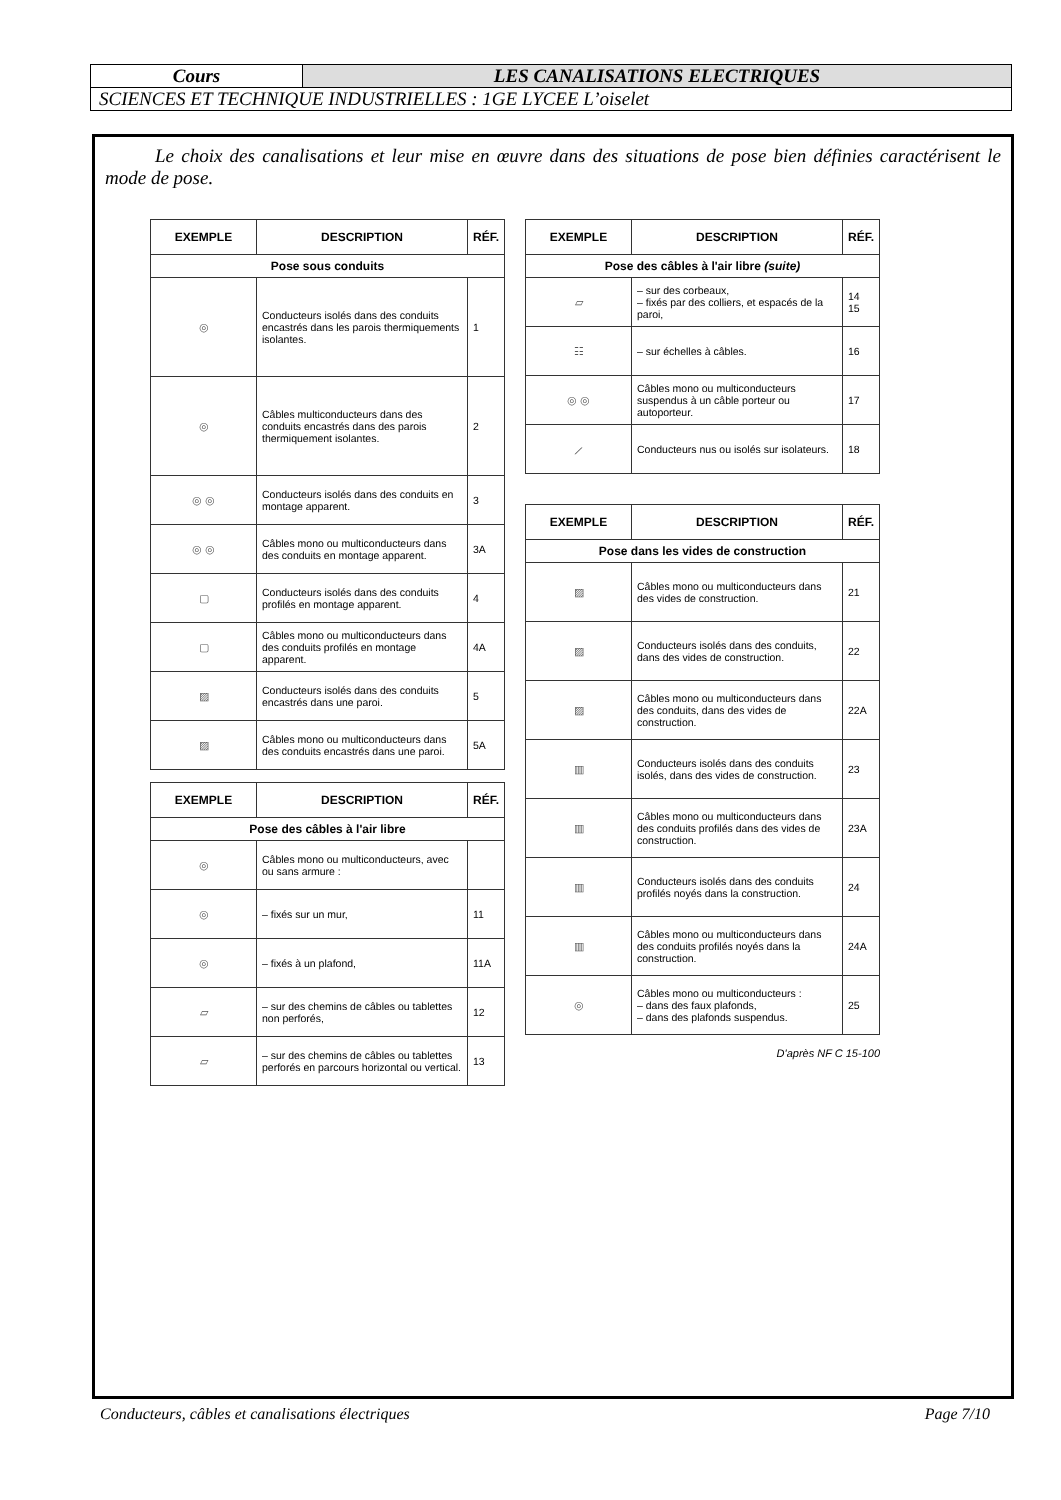| Cours | LES CANALISATIONS ELECTRIQUES |
| SCIENCES ET TECHNIQUE INDUSTRIELLES : 1GE LYCEE L’oiselet | |
Le choix des canalisations et leur mise en œuvre dans des situations de pose bien définies caractérisent le mode de pose.
| EXEMPLE | DESCRIPTION | RÉF. |
| --- | --- | --- |
| Pose sous conduits | | |
| ◎ | Conducteurs isolés dans des conduits encastrés dans les parois thermiquements isolantes. | 1 |
| ◎ | Câbles multiconducteurs dans des conduits encastrés dans des parois thermiquement isolantes. | 2 |
| ◎ ◎ | Conducteurs isolés dans des conduits en montage apparent. | 3 |
| ◎ ◎ | Câbles mono ou multiconducteurs dans des conduits en montage apparent. | 3A |
| ▢ | Conducteurs isolés dans des conduits profilés en montage apparent. | 4 |
| ▢ | Câbles mono ou multiconducteurs dans des conduits profilés en montage apparent. | 4A |
| ▨ | Conducteurs isolés dans des conduits encastrés dans une paroi. | 5 |
| ▨ | Câbles mono ou multiconducteurs dans des conduits encastrés dans une paroi. | 5A |
| EXEMPLE | DESCRIPTION | RÉF. |
| --- | --- | --- |
| Pose des câbles à l'air libre | | |
| ◎ | Câbles mono ou multiconducteurs, avec ou sans armure : | |
| ◎ | – fixés sur un mur, | 11 |
| ◎ | – fixés à un plafond, | 11A |
| ▱ | – sur des chemins de câbles ou tablettes non perforés, | 12 |
| ▱ | – sur des chemins de câbles ou tablettes perforés en parcours horizontal ou vertical. | 13 |
| EXEMPLE | DESCRIPTION | RÉF. |
| --- | --- | --- |
| Pose des câbles à l'air libre (suite) | | |
| ▱ | – sur des corbeaux, – fixés par des colliers, et espacés de la paroi, | 14 15 |
| ☷ | – sur échelles à câbles. | 16 |
| ◎ ◎ | Câbles mono ou multiconducteurs suspendus à un câble porteur ou autoporteur. | 17 |
| ⟋ | Conducteurs nus ou isolés sur isolateurs. | 18 |
| EXEMPLE | DESCRIPTION | RÉF. |
| --- | --- | --- |
| Pose dans les vides de construction | | |
| ▨ | Câbles mono ou multiconducteurs dans des vides de construction. | 21 |
| ▨ | Conducteurs isolés dans des conduits, dans des vides de construction. | 22 |
| ▨ | Câbles mono ou multiconducteurs dans des conduits, dans des vides de construction. | 22A |
| ▥ | Conducteurs isolés dans des conduits isolés, dans des vides de construction. | 23 |
| ▥ | Câbles mono ou multiconducteurs dans des conduits profilés dans des vides de construction. | 23A |
| ▥ | Conducteurs isolés dans des conduits profilés noyés dans la construction. | 24 |
| ▥ | Câbles mono ou multiconducteurs dans des conduits profilés noyés dans la construction. | 24A |
| ◎ | Câbles mono ou multiconducteurs : – dans des faux plafonds, – dans des plafonds suspendus. | 25 |
D'après NF C 15-100
Conducteurs, câbles et canalisations électriques Page 7/10